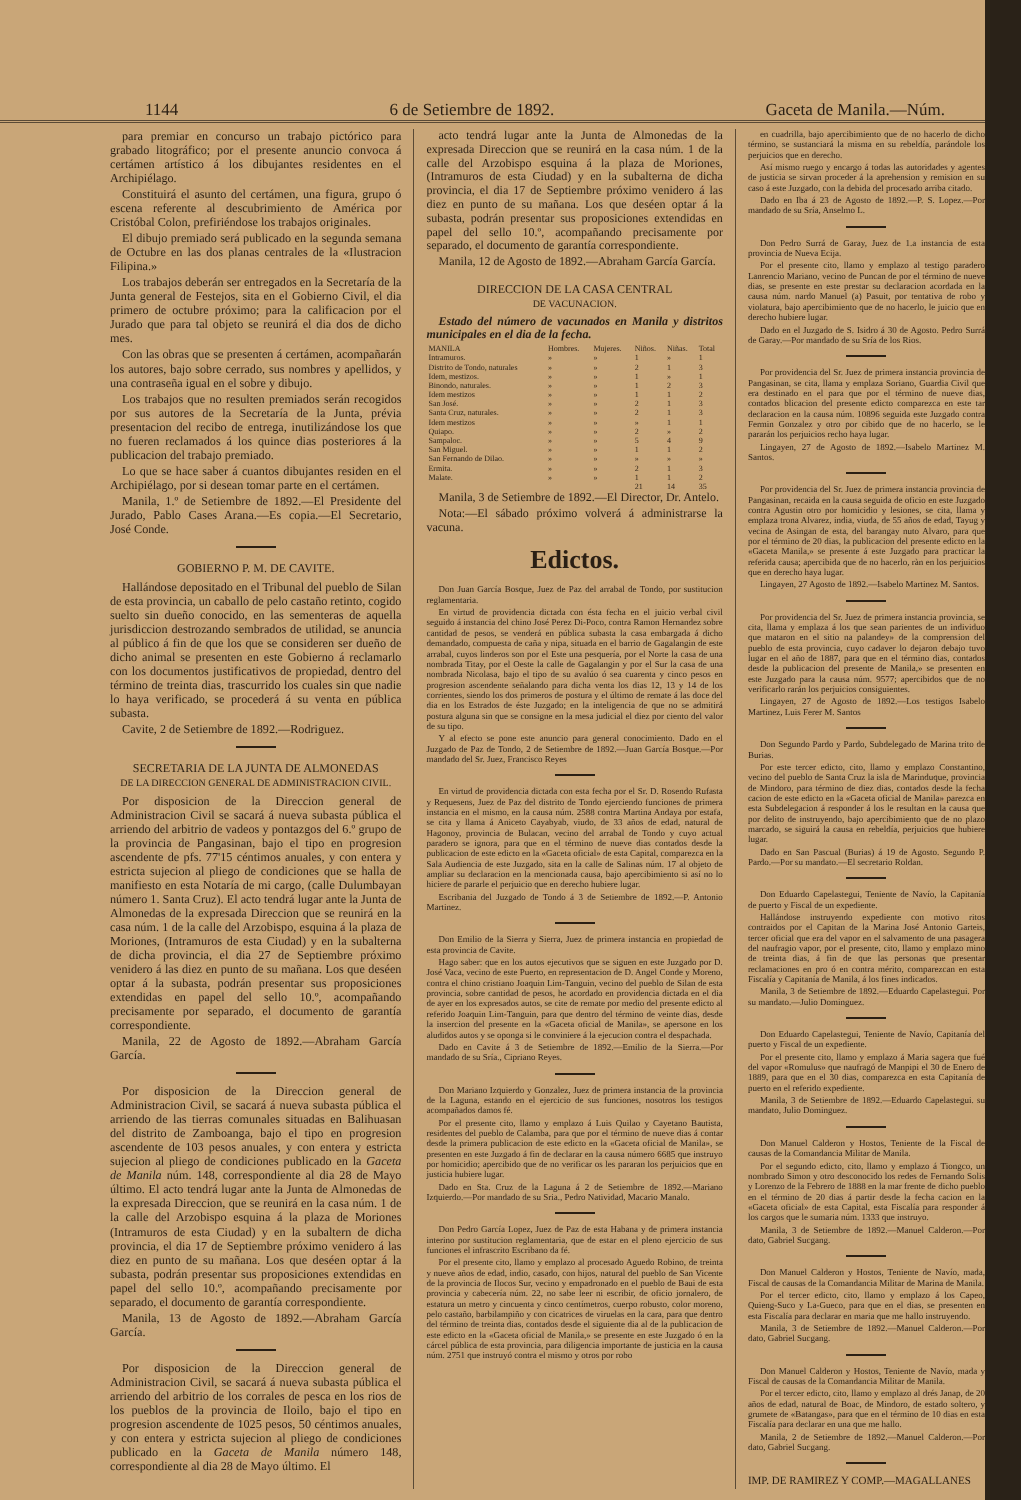1144 6 de Setiembre de 1892. Gaceta de Manila.—Núm.
para premiar en concurso un trabajo pictórico para grabado litográfico; por el presente anuncio convoca á certámen artístico á los dibujantes residentes en el Archipiélago.
Constituirá el asunto del certámen, una figura, grupo ó escena referente al descubrimiento de América por Cristóbal Colon, prefiriéndose los trabajos originales.
El dibujo premiado será publicado en la segunda semana de Octubre en las dos planas centrales de la «Ilustracion Filipina.»
Los trabajos deberán ser entregados en la Secretaría de la Junta general de Festejos, sita en el Gobierno Civil, el dia primero de octubre próximo; para la calificacion por el Jurado que para tal objeto se reunirá el dia dos de dicho mes.
Con las obras que se presenten á certámen, acompañarán los autores, bajo sobre cerrado, sus nombres y apellidos, y una contraseña igual en el sobre y dibujo.
Los trabajos que no resulten premiados serán recogidos por sus autores de la Secretaría de la Junta, prévia presentacion del recibo de entrega, inutilizándose los que no fueren reclamados á los quince dias posteriores á la publicacion del trabajo premiado.
Lo que se hace saber á cuantos dibujantes residen en el Archipiélago, por si desean tomar parte en el certámen.
Manila, 1.º de Setiembre de 1892.—El Presidente del Jurado, Pablo Cases Arana.—Es copia.—El Secretario, José Conde.
GOBIERNO P. M. DE CAVITE.
Hallándose depositado en el Tribunal del pueblo de Silan de esta provincia, un caballo de pelo castaño retinto, cogido suelto sin dueño conocido, en las sementeras de aquella jurisdiccion destrozando sembrados de utilidad, se anuncia al público á fin de que los que se consideren ser dueño de dicho animal se presenten en este Gobierno á reclamarlo con los documentos justificativos de propiedad, dentro del término de treinta dias, trascurrido los cuales sin que nadie lo haya verificado, se procederá á su venta en pública subasta.
Cavite, 2 de Setiembre de 1892.—Rodriguez.
SECRETARIA DE LA JUNTA DE ALMONEDAS
DE LA DIRECCION GENERAL DE ADMINISTRACION CIVIL.
Por disposicion de la Direccion general de Administracion Civil se sacará á nueva subasta pública el arriendo del arbitrio de vadeos y pontazgos del 6.º grupo de la provincia de Pangasinan, bajo el tipo en progresion ascendente de pfs. 77'15 céntimos anuales, y con entera y estricta sujecion al pliego de condiciones que se halla de manifiesto en esta Notaría de mi cargo, (calle Dulumbayan número 1. Santa Cruz). El acto tendrá lugar ante la Junta de Almonedas de la expresada Direccion que se reunirá en la casa núm. 1 de la calle del Arzobispo, esquina á la plaza de Moriones, (Intramuros de esta Ciudad) y en la subalterna de dicha provincia, el dia 27 de Septiembre próximo venidero á las diez en punto de su mañana. Los que deséen optar á la subasta, podrán presentar sus proposiciones extendidas en papel del sello 10.º, acompañando precisamente por separado, el documento de garantía correspondiente.
Manila, 22 de Agosto de 1892.—Abraham García García.
Por disposicion de la Direccion general de Administracion Civil, se sacará á nueva subasta pública el arriendo de las tierras comunales situadas en Balihuasan del distrito de Zamboanga, bajo el tipo en progresion ascendente de 103 pesos anuales, y con entera y estricta sujecion al pliego de condiciones publicado en la Gaceta de Manila núm. 148, correspondiente al dia 28 de Mayo último. El acto tendrá lugar ante la Junta de Almonedas de la expresada Direccion, que se reunirá en la casa núm. 1 de la calle del Arzobispo esquina á la plaza de Moriones (Intramuros de esta Ciudad) y en la subaltern de dicha provincia, el dia 17 de Septiembre próximo venidero á las diez en punto de su mañana. Los que deséen optar á la subasta, podrán presentar sus proposiciones extendidas en papel del sello 10.º, acompañando precisamente por separado, el documento de garantía correspondiente.
Manila, 13 de Agosto de 1892.—Abraham García García.
Por disposicion de la Direccion general de Administracion Civil, se sacará á nueva subasta pública el arriendo del arbitrio de los corrales de pesca en los rios de los pueblos de la provincia de Iloilo, bajo el tipo en progresion ascendente de 1025 pesos, 50 céntimos anuales, y con entera y estricta sujecion al pliego de condiciones publicado en la Gaceta de Manila número 148, correspondiente al dia 28 de Mayo último. El
acto tendrá lugar ante la Junta de Almonedas de la expresada Direccion que se reunirá en la casa núm. 1 de la calle del Arzobispo esquina á la plaza de Moriones, (Intramuros de esta Ciudad) y en la subalterna de dicha provincia, el dia 17 de Septiembre próximo venidero á las diez en punto de su mañana. Los que deséen optar á la subasta, podrán presentar sus proposiciones extendidas en papel del sello 10.º, acompañando precisamente por separado, el documento de garantía correspondiente.
Manila, 12 de Agosto de 1892.—Abraham García García.
DIRECCION DE LA CASA CENTRAL
DE VACUNACION.
Estado del número de vacunados en Manila y distritos municipales en el dia de la fecha.
| MANILA | Hombres. | Mujeres. | Niños. | Niñas. | Total |
| --- | --- | --- | --- | --- | --- |
| Intramuros. | » | » | 1 | » | 1 |
| Distrito de Tondo, naturales | » | » | 2 | 1 | 3 |
| Idem, mestizos. | » | » | 1 | » | 1 |
| Binondo, naturales. | » | » | 1 | 2 | 3 |
| Idem mestizos | » | » | 1 | 1 | 2 |
| San José. | » | » | 2 | 1 | 3 |
| Santa Cruz, naturales. | » | » | 2 | 1 | 3 |
| Idem mestizos | » | » | » | 1 | 1 |
| Quiapo. | » | » | 2 | » | 2 |
| Sampaloc. | » | » | 5 | 4 | 9 |
| San Miguel. | » | » | 1 | 1 | 2 |
| San Fernando de Dilao. | » | » | » | » | » |
| Ermita. | » | » | 2 | 1 | 3 |
| Malate. | » | » | 1 | 1 | 2 |
| | | | 21 | 14 | 35 |
Manila, 3 de Setiembre de 1892.—El Director, Dr. Antelo.
Nota:—El sábado próximo volverá á administrarse la vacuna.
Edictos.
Don Juan García Bosque, Juez de Paz del arrabal de Tondo, por sustitucion reglamentaria.
En virtud de providencia dictada con ésta fecha en el juicio verbal civil seguido á instancia del chino José Perez Di-Poco, contra Ramon Hernandez sobre cantidad de pesos, se venderá en pública subasta la casa embargada á dicho demandado, compuesta de caña y nipa, situada en el barrio de Gagalangin de este arrabal, cuyos linderos son por el Este una pesquería, por el Norte la casa de una nombrada Titay, por el Oeste la calle de Gagalangin y por el Sur la casa de una nombrada Nicolasa, bajo el tipo de su avalúo ó sea cuarenta y cinco pesos en progresion ascendente señalando para dicha venta los dias 12, 13 y 14 de los corrientes, siendo los dos primeros de postura y el último de remate á las doce del dia en los Estrados de éste Juzgado; en la inteligencia de que no se admitirá postura alguna sin que se consigne en la mesa judicial el diez por ciento del valor de su tipo.
Y al efecto se pone este anuncio para general conocimiento. Dado en el Juzgado de Paz de Tondo, 2 de Setiembre de 1892.—Juan García Bosque.—Por mandado del Sr. Juez, Francisco Reyes
En virtud de providencia dictada con esta fecha por el Sr. D. Rosendo Rufasta y Requesens, Juez de Paz del distrito de Tondo ejerciendo funciones de primera instancia en el mismo, en la causa núm. 2588 contra Martina Andaya por estafa, se cita y llama á Aniceto Cayabyab, viudo, de 33 años de edad, natural de Hagonoy, provincia de Bulacan, vecino del arrabal de Tondo y cuyo actual paradero se ignora, para que en el término de nueve dias contados desde la publicacion de este edicto en la «Gaceta oficial» de esta Capital, comparezca en la Sala Audiencia de este Juzgado, sita en la calle de Salinas núm. 17 al objeto de ampliar su declaracion en la mencionada causa, bajo apercibimiento si así no lo hiciere de pararle el perjuicio que en derecho hubiere lugar.
Escribania del Juzgado de Tondo á 3 de Setiembre de 1892.—P. Antonio Martinez.
Don Emilio de la Sierra y Sierra, Juez de primera instancia en propiedad de esta provincia de Cavite.
Hago saber: que en los autos ejecutivos que se siguen en este Juzgado por D. José Vaca, vecino de este Puerto, en representacion de D. Angel Conde y Moreno, contra el chino cristiano Joaquin Lim-Tanguin, vecino del pueblo de Silan de esta provincia, sobre cantidad de pesos, he acordado en providencia dictada en el dia de ayer en los expresados autos, se cite de remate por medio del presente edicto al referido Joaquin Lim-Tanguin, para que dentro del término de veinte dias, desde la insercion del presente en la «Gaceta oficial de Manila», se apersone en los aludidos autos y se oponga si le conviniere á la ejecucion contra el despachada.
Dado en Cavite á 3 de Setiembre de 1892.—Emilio de la Sierra.—Por mandado de su Sría., Cipriano Reyes.
Don Mariano Izquierdo y Gonzalez, Juez de primera instancia de la provincia de la Laguna, estando en el ejercicio de sus funciones, nosotros los testigos acompañados damos fé.
Por el presente cito, llamo y emplazo á Luis Quilao y Cayetano Bautista, residentes del pueblo de Calamba, para que por el término de nueve dias á contar desde la primera publicacion de este edicto en la «Gaceta oficial de Manila», se presenten en este Juzgado á fin de declarar en la causa número 6685 que instruyo por homicidio; apercibido que de no verificar os les pararan los perjuicios que en justicia hubiere lugar.
Dado en Sta. Cruz de la Laguna á 2 de Setiembre de 1892.—Mariano Izquierdo.—Por mandado de su Sria., Pedro Natividad, Macario Manalo.
Don Pedro García Lopez, Juez de Paz de esta Habana y de primera instancia interino por sustitucion reglamentaria, que de estar en el pleno ejercicio de sus funciones el infrascrito Escribano da fé.
Por el presente cito, llamo y emplazo al procesado Aguedo Robino, de treinta y nueve años de edad, indio, casado, con hijos, natural del pueblo de San Vicente de la provincia de Ilocos Sur, vecino y empadronado en el pueblo de Baui de esta provincia y cabecería núm. 22, no sabe leer ni escribir, de oficio jornalero, de estatura un metro y cincuenta y cinco centímetros, cuerpo robusto, color moreno, pelo castaño, barbilampiño y con cicatrices de viruelas en la cara, para que dentro del término de treinta dias, contados desde el siguiente dia al de la publicacion de este edicto en la «Gaceta oficial de Manila,» se presente en este Juzgado ó en la cárcel pública de esta provincia, para diligencia importante de justicia en la causa núm. 2751 que instruyó contra el mismo y otros por robo
en cuadrilla, bajo apercibimiento que de no hacerlo de dicho término, se sustanciará la misma en su rebeldía, parándole los perjuicios que en derecho.
Así mismo ruego y encargo á todas las autoridades y agentes de justicia se sirvan proceder á la aprehension y remision en su caso á este Juzgado, con la debida del procesado arriba citado.
Dado en Iba á 23 de Agosto de 1892.—P. S. Lopez.—Por mandado de su Sría, Anselmo L.
Don Pedro Surrá de Garay, Juez de 1.a instancia de esta provincia de Nueva Ecija.
Por el presente cito, llamo y emplazo al testigo paradero Lanrencio Mariano, vecino de Puncan de por el término de nueve dias, se presente en este prestar su declaracion acordada en la causa núm. nardo Manuel (a) Pasuit, por tentativa de robo y violatura, bajo apercibimiento que de no hacerlo, le juicio que en derecho hubiere lugar.
Dado en el Juzgado de S. Isidro á 30 de Agosto. Pedro Surrá de Garay.—Por mandado de su Sría de los Rios.
Por providencia del Sr. Juez de primera instancia provincia de Pangasinan, se cita, llama y emplaza Soriano, Guardia Civil que era destinado en el para que por el término de nueve dias, contados blicacion del presente edicto comparezca en este tar declaracion en la causa núm. 10896 seguida este Juzgado contra Fermin Gonzalez y otro por cibido que de no hacerlo, se le pararán los perjuicios recho haya lugar.
Lingayen, 27 de Agosto de 1892.—Isabelo Martinez M. Santos.
Por providencia del Sr. Juez de primera instancia provincia de Pangasinan, recaida en la causa seguida de oficio en este Juzgado contra Agustin otro por homicidio y lesiones, se cita, llama y emplaza trona Alvarez, india, viuda, de 55 años de edad, Tayug y vecina de Asingan de esta, del barangay nuto Alvaro, para que por el término de 20 dias, la publicacion del presente edicto en la «Gaceta Manila,» se presente á este Juzgado para practicar la referida causa; apercibida que de no hacerlo, ràn en los perjuicios que en derecho haya lugar.
Lingayen, 27 Agosto de 1892.—Isabelo Martinez M. Santos.
Por providencia del Sr. Juez de primera instancia provincia, se cita, llama y emplaza á los que sean parientes de un individuo que mataron en el sitio na palandey» de la comprension del pueblo de esta provincia, cuyo cadaver lo dejaron debajo tuvo lugar en el año de 1887, para que en el término dias, contados desde la publicacion del presente de Manila,» se presenten en este Juzgado para la causa núm. 9577; apercibidos que de no verificarlo rarán los perjuicios consiguientes.
Lingayen, 27 de Agosto de 1892.—Los testigos Isabelo Martinez, Luis Ferer M. Santos
Don Segundo Pardo y Pardo, Subdelegado de Marina trito de Burias.
Por este tercer edicto, cito, llamo y emplazo Constantino, vecino del pueblo de Santa Cruz la isla de Marinduque, provincia de Mindoro, para término de diez dias, contados desde la fecha cacion de este edicto en la «Gaceta oficial de Manila» parezca en esta Subdelegacion á responder á los le resultan en la causa que por delito de instruyendo, bajo apercibimiento que de no plazo marcado, se siguirá la causa en rebeldía, perjuicios que hubiere lugar.
Dado en San Pascual (Burias) á 19 de Agosto. Segundo P. Pardo.—Por su mandato.—El secretario Roldan.
Don Eduardo Capelastegui, Teniente de Navío, la Capitanía de puerto y Fiscal de un expediente.
Hallándose instruyendo expediente con motivo ritos contraidos por el Capitan de la Marina José Antonio Garteis, tercer oficial que era del vapor en el salvamento de una pasagera del naufragio vapor, por el presente, cito, llamo y emplazo mino de treinta dias, á fin de que las personas que presentar reclamaciones en pro ó en contra mérito, comparezcan en esta Fiscalía y Capitanía de Manila, á los fines indicados.
Manila, 3 de Setiembre de 1892.—Eduardo Capelastegui. Por su mandato.—Julio Dominguez.
Don Eduardo Capelastegui, Teniente de Navío, Capitanía del puerto y Fiscal de un expediente.
Por el presente cito, llamo y emplazo á Maria sagera que fué del vapor «Romulus» que naufragó de Manpipi el 30 de Enero de 1889, para que en el 30 dias, comparezca en esta Capitanía de puerto en el referido expediente.
Manila, 3 de Setiembre de 1892.—Eduardo Capelastegui. su mandato, Julio Dominguez.
Don Manuel Calderon y Hostos, Teniente de la Fiscal de causas de la Comandancia Militar de Manila.
Por el segundo edicto, cito, llamo y emplazo á Tiongco, un nombrado Simon y otro desconocido los redes de Fernando Solis y Lorenzo de la Febrero de 1888 en la mar frente de dicho pueblo en el término de 20 dias á partir desde la fecha cacion en la «Gaceta oficial» de esta Capital, esta Fiscalía para responder á los cargos que le sumaria núm. 1333 que instruyo.
Manila, 3 de Setiembre de 1892.—Manuel Calderon.—Por dato, Gabriel Sucgang.
Don Manuel Calderon y Hostos, Teniente de Navío, mada, Fiscal de causas de la Comandancia Militar de Marina de Manila.
Por el tercer edicto, cito, llamo y emplazo á los Capeo, Quieng-Suco y La-Gueco, para que en el dias, se presenten en esta Fiscalía para declarar en maria que me hallo instruyendo.
Manila, 3 de Setiembre de 1892.—Manuel Calderon.—Por dato, Gabriel Sucgang.
Don Manuel Calderon y Hostos, Teniente de Navío, mada y Fiscal de causas de la Comandancia Militar de Manila.
Por el tercer edicto, cito, llamo y emplazo al drés Janap, de 20 años de edad, natural de Boac, de Mindoro, de estado soltero, y grumete de «Batangas», para que en el término de 10 dias en esta Fiscalía para declarar en una que me hallo.
Manila, 2 de Setiembre de 1892.—Manuel Calderon.—Por dato, Gabriel Sucgang.
IMP. DE RAMIREZ Y COMP.—MAGALLANES